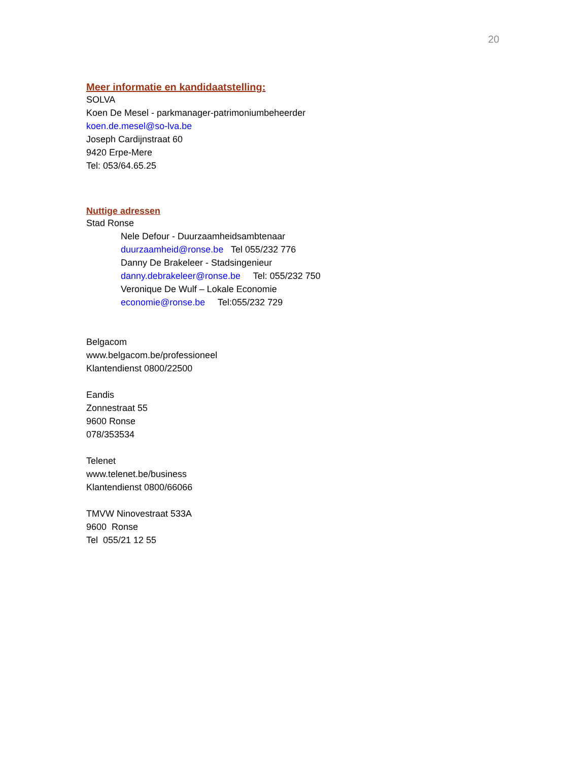20
Meer informatie en kandidaatstelling:
SOLVA
Koen De Mesel - parkmanager-patrimoniumbeheerder
koen.de.mesel@so-lva.be
Joseph Cardijnstraat 60
9420 Erpe-Mere
Tel: 053/64.65.25
Nuttige adressen
Stad Ronse
Nele Defour - Duurzaamheidsambtenaar
duurzaamheid@ronse.be Tel 055/232 776
Danny De Brakeleer - Stadsingenieur
danny.debrakeleer@ronse.be Tel: 055/232 750
Veronique De Wulf – Lokale Economie
economie@ronse.be Tel:055/232 729
Belgacom
www.belgacom.be/professioneel
Klantendienst 0800/22500
Eandis
Zonnestraat 55
9600 Ronse
078/353534
Telenet
www.telenet.be/business
Klantendienst 0800/66066
TMVW Ninovestraat 533A
9600 Ronse
Tel 055/21 12 55